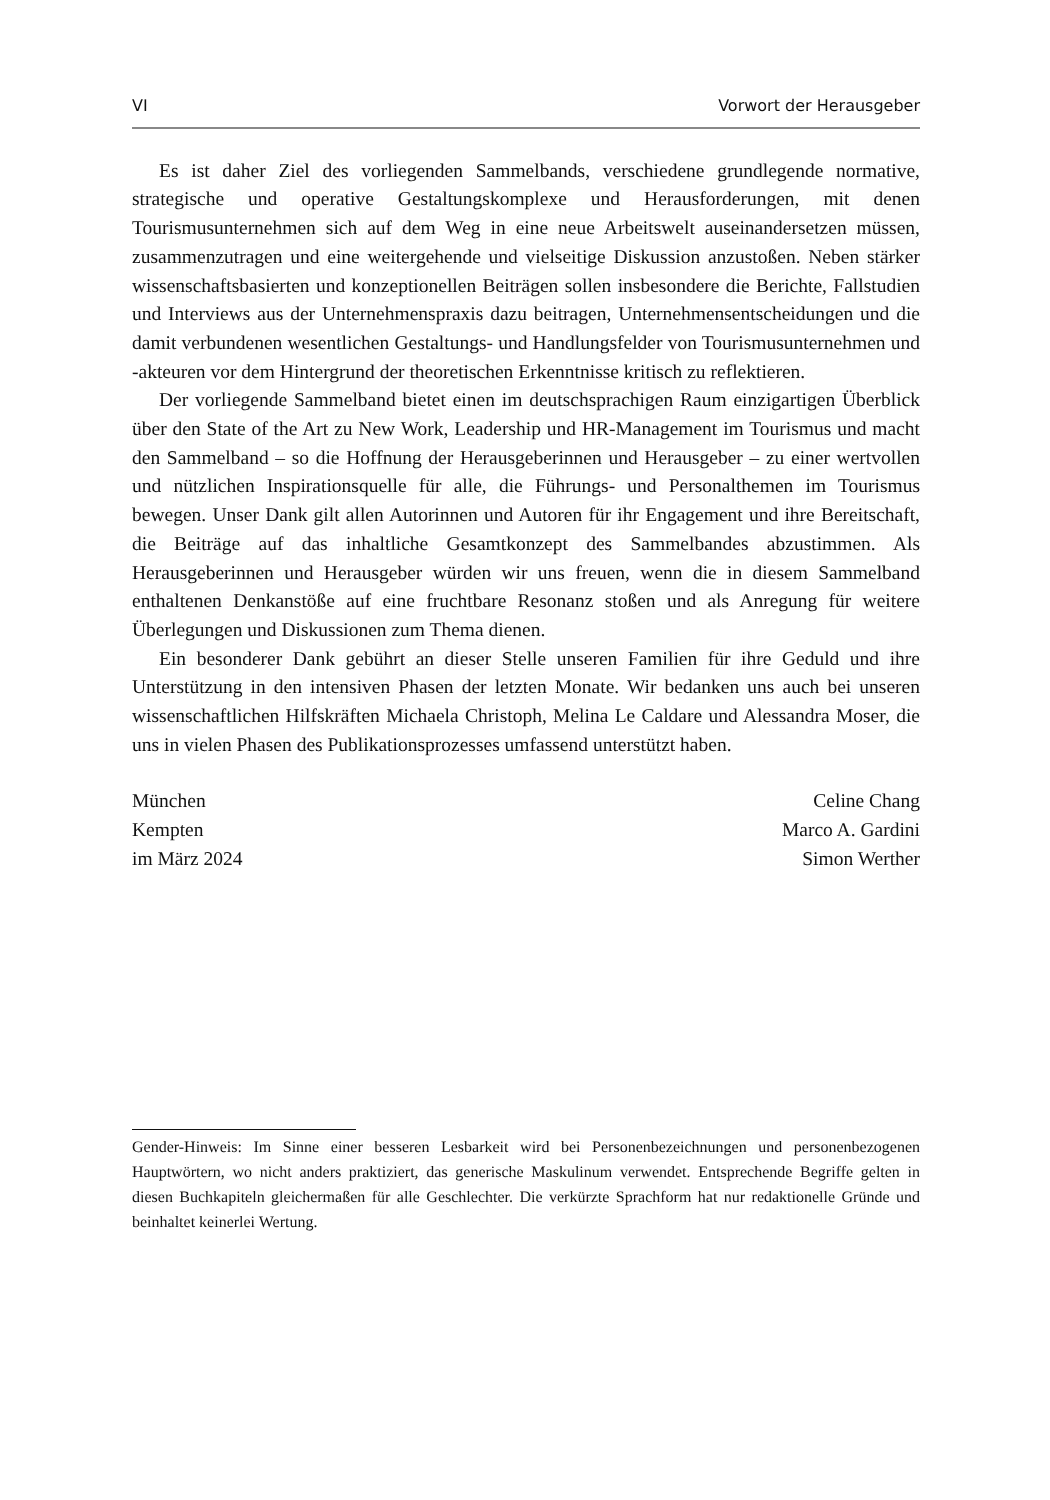VI Vorwort der Herausgeber
Es ist daher Ziel des vorliegenden Sammelbands, verschiedene grundlegende normative, strategische und operative Gestaltungskomplexe und Herausforderungen, mit denen Tourismusunternehmen sich auf dem Weg in eine neue Arbeitswelt auseinandersetzen müssen, zusammenzutragen und eine weitergehende und vielseitige Diskussion anzustoßen. Neben stärker wissenschaftsbasierten und konzeptionellen Beiträgen sollen insbesondere die Berichte, Fallstudien und Interviews aus der Unternehmenspraxis dazu beitragen, Unternehmensentscheidungen und die damit verbundenen wesentlichen Gestaltungs- und Handlungsfelder von Tourismusunternehmen und -akteuren vor dem Hintergrund der theoretischen Erkenntnisse kritisch zu reflektieren.
Der vorliegende Sammelband bietet einen im deutschsprachigen Raum einzigartigen Überblick über den State of the Art zu New Work, Leadership und HR-Management im Tourismus und macht den Sammelband – so die Hoffnung der Herausgeberinnen und Herausgeber – zu einer wertvollen und nützlichen Inspirationsquelle für alle, die Führungs- und Personalthemen im Tourismus bewegen. Unser Dank gilt allen Autorinnen und Autoren für ihr Engagement und ihre Bereitschaft, die Beiträge auf das inhaltliche Gesamtkonzept des Sammelbandes abzustimmen. Als Herausgeberinnen und Herausgeber würden wir uns freuen, wenn die in diesem Sammelband enthaltenen Denkanstöße auf eine fruchtbare Resonanz stoßen und als Anregung für weitere Überlegungen und Diskussionen zum Thema dienen.
Ein besonderer Dank gebührt an dieser Stelle unseren Familien für ihre Geduld und ihre Unterstützung in den intensiven Phasen der letzten Monate. Wir bedanken uns auch bei unseren wissenschaftlichen Hilfskräften Michaela Christoph, Melina Le Caldare und Alessandra Moser, die uns in vielen Phasen des Publikationsprozesses umfassend unterstützt haben.
München
Kempten
im März 2024
Celine Chang
Marco A. Gardini
Simon Werther
Gender-Hinweis: Im Sinne einer besseren Lesbarkeit wird bei Personenbezeichnungen und personenbezogenen Hauptwörtern, wo nicht anders praktiziert, das generische Maskulinum verwendet. Entsprechende Begriffe gelten in diesen Buchkapiteln gleichermaßen für alle Geschlechter. Die verkürzte Sprachform hat nur redaktionelle Gründe und beinhaltet keinerlei Wertung.